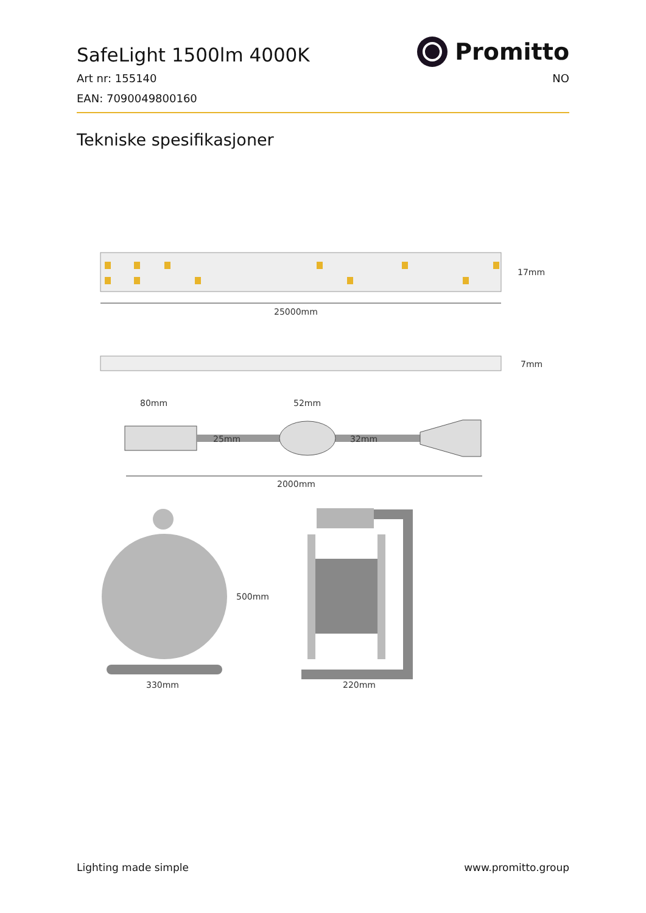Promitto
SafeLight 1500lm 4000K
Art nr: 155140 NO
EAN: 7090049800160
Tekniske spesifikasjoner
25000mm
17mm
7mm
80mm
52mm
25mm
32mm
2000mm
500mm
330mm
220mm
Lighting made simple www.promitto.group